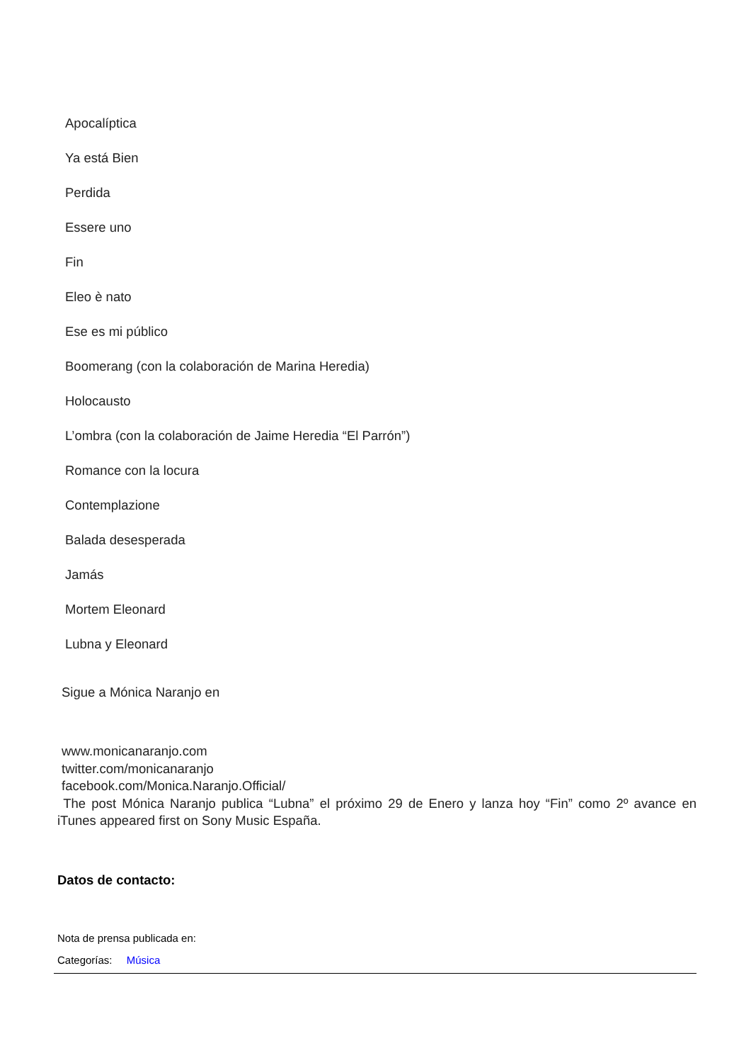Apocalíptica
Ya está Bien
Perdida
Essere uno
Fin
Eleo è nato
Ese es mi público
Boomerang (con la colaboración de Marina Heredia)
Holocausto
L’ombra (con la colaboración de Jaime Heredia “El Parrón”)
Romance con la locura
Contemplazione
Balada desesperada
Jamás
Mortem Eleonard
Lubna y Eleonard
Sigue a Mónica Naranjo en
www.monicanaranjo.com
twitter.com/monicanaranjo
facebook.com/Monica.Naranjo.Official/
The post Mónica Naranjo publica “Lubna” el próximo 29 de Enero y lanza hoy “Fin” como 2º avance en iTunes appeared first on Sony Music España.
Datos de contacto:
Nota de prensa publicada en:
Categorías: Música